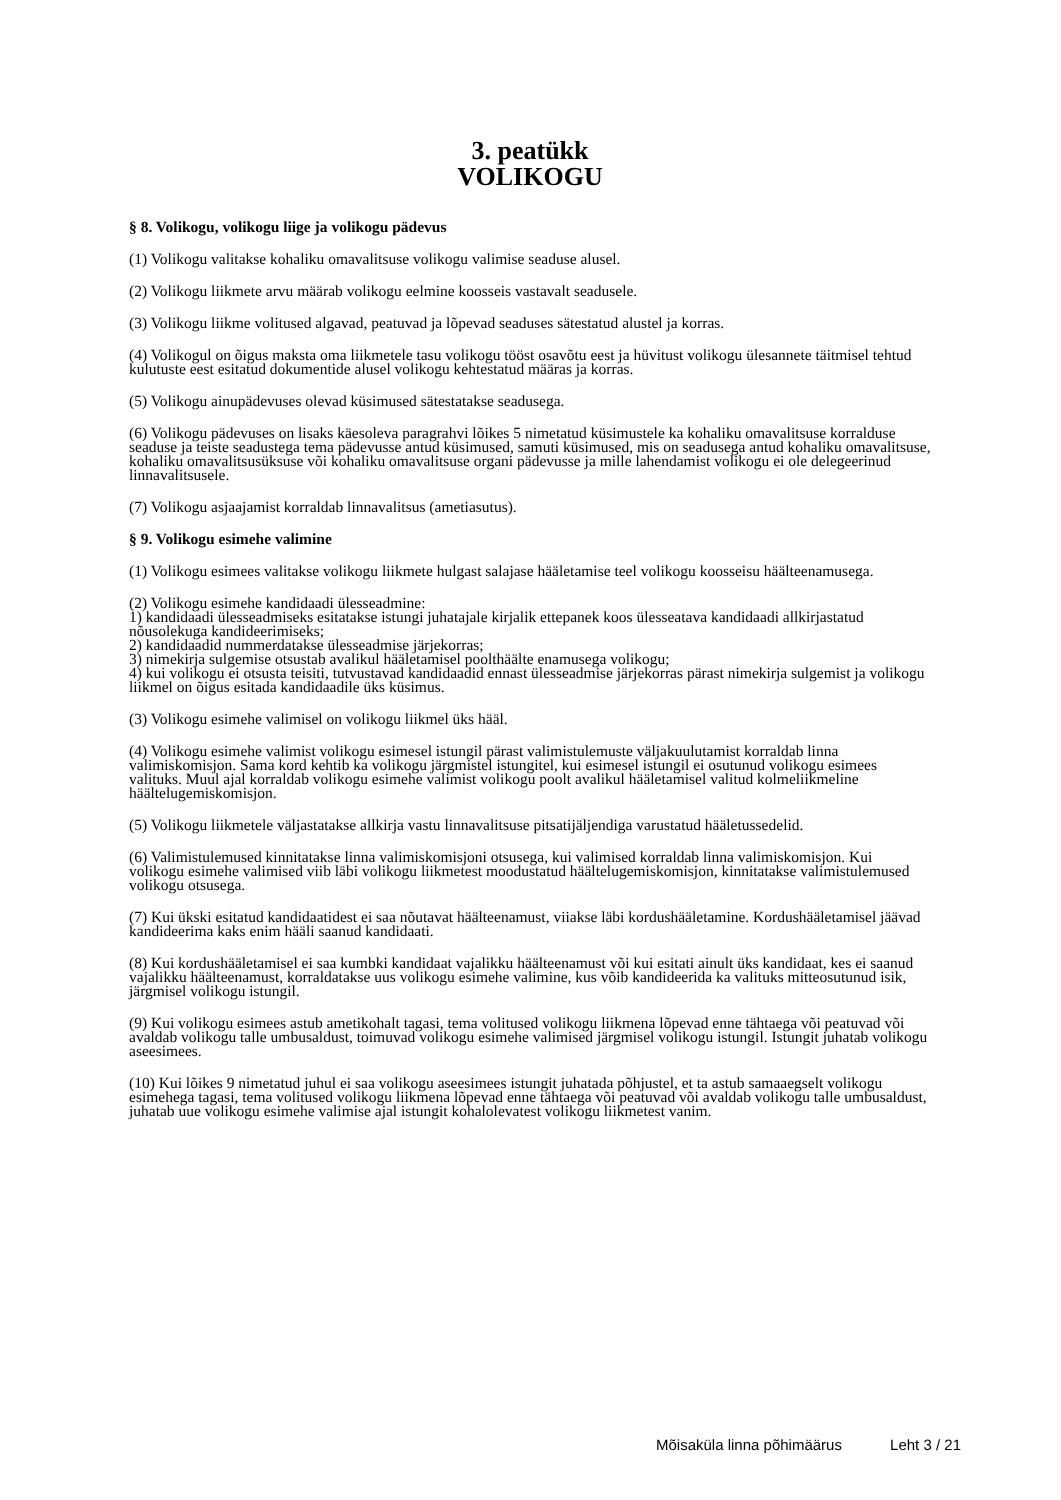3. peatükk
VOLIKOGU
§ 8. Volikogu, volikogu liige ja volikogu pädevus
(1) Volikogu valitakse kohaliku omavalitsuse volikogu valimise seaduse alusel.
(2) Volikogu liikmete arvu määrab volikogu eelmine koosseis vastavalt seadusele.
(3) Volikogu liikme volitused algavad, peatuvad ja lõpevad seaduses sätestatud alustel ja korras.
(4) Volikogul on õigus maksta oma liikmetele tasu volikogu tööst osavõtu eest ja hüvitust volikogu ülesannete täitmisel tehtud kulutuste eest esitatud dokumentide alusel volikogu kehtestatud määras ja korras.
(5) Volikogu ainupädevuses olevad küsimused sätestatakse seadusega.
(6) Volikogu pädevuses on lisaks käesoleva paragrahvi lõikes 5 nimetatud küsimustele ka kohaliku omavalitsuse korralduse seaduse ja teiste seadustega tema pädevusse antud küsimused, samuti küsimused, mis on seadusega antud kohaliku omavalitsuse, kohaliku omavalitsusüksuse või kohaliku omavalitsuse organi pädevusse ja mille lahendamist volikogu ei ole delegeerinud linnavalitsusele.
(7) Volikogu asjaajamist korraldab linnavalitsus (ametiasutus).
§ 9. Volikogu esimehe valimine
(1) Volikogu esimees valitakse volikogu liikmete hulgast salajase hääletamise teel volikogu koosseisu häälteenamusega.
(2) Volikogu esimehe kandidaadi ülesseadmine:
1) kandidaadi ülesseadmiseks esitatakse istungi juhatajale kirjalik ettepanek koos ülesseatava kandidaadi allkirjastatud nõusolekuga kandideerimiseks;
2) kandidaadid nummerdatakse ülesseadmise järjekorras;
3) nimekirja sulgemise otsustab avalikul hääletamisel poolthäälte enamusega volikogu;
4) kui volikogu ei otsusta teisiti, tutvustavad kandidaadid ennast ülesseadmise järjekorras pärast nimekirja sulgemist ja volikogu liikmel on õigus esitada kandidaadile üks küsimus.
(3) Volikogu esimehe valimisel on volikogu liikmel üks hääl.
(4) Volikogu esimehe valimist volikogu esimesel istungil pärast valimistulemuste väljakuulutamist korraldab linna valimiskomisjon. Sama kord kehtib ka volikogu järgmistel istungitel, kui esimesel istungil ei osutunud volikogu esimees valituks. Muul ajal korraldab volikogu esimehe valimist volikogu poolt avalikul hääletamisel valitud kolmeliikmeline häältelugemiskomisjon.
(5) Volikogu liikmetele väljastatakse allkirja vastu linnavalitsuse pitsatijäljendiga varustatud hääletussedelid.
(6) Valimistulemused kinnitatakse linna valimiskomisjoni otsusega, kui valimised korraldab linna valimiskomisjon. Kui volikogu esimehe valimised viib läbi volikogu liikmetest moodustatud häältelugemiskomisjon, kinnitatakse valimistulemused volikogu otsusega.
(7) Kui ükski esitatud kandidaatidest ei saa nõutavat häälteenamust, viiakse läbi kordushääletamine. Kordushääletamisel jäävad kandideerima kaks enim hääli saanud kandidaati.
(8) Kui kordushääletamisel ei saa kumbki kandidaat vajalikku häälteenamust või kui esitati ainult üks kandidaat, kes ei saanud vajalikku häälteenamust, korraldatakse uus volikogu esimehe valimine, kus võib kandideerida ka valituks mitteosutunud isik, järgmisel volikogu istungil.
(9) Kui volikogu esimees astub ametikohalt tagasi, tema volitused volikogu liikmena lõpevad enne tähtaega või peatuvad või avaldab volikogu talle umbusaldust, toimuvad volikogu esimehe valimised järgmisel volikogu istungil. Istungit juhatab volikogu aseesimees.
(10) Kui lõikes 9 nimetatud juhul ei saa volikogu aseesimees istungit juhatada põhjustel, et ta astub samaaegselt volikogu esimehega tagasi, tema volitused volikogu liikmena lõpevad enne tähtaega või peatuvad või avaldab volikogu talle umbusaldust, juhatab uue volikogu esimehe valimise ajal istungit kohalolevatest volikogu liikmetest vanim.
Mõisaküla linna põhimäärus Leht 3 / 21